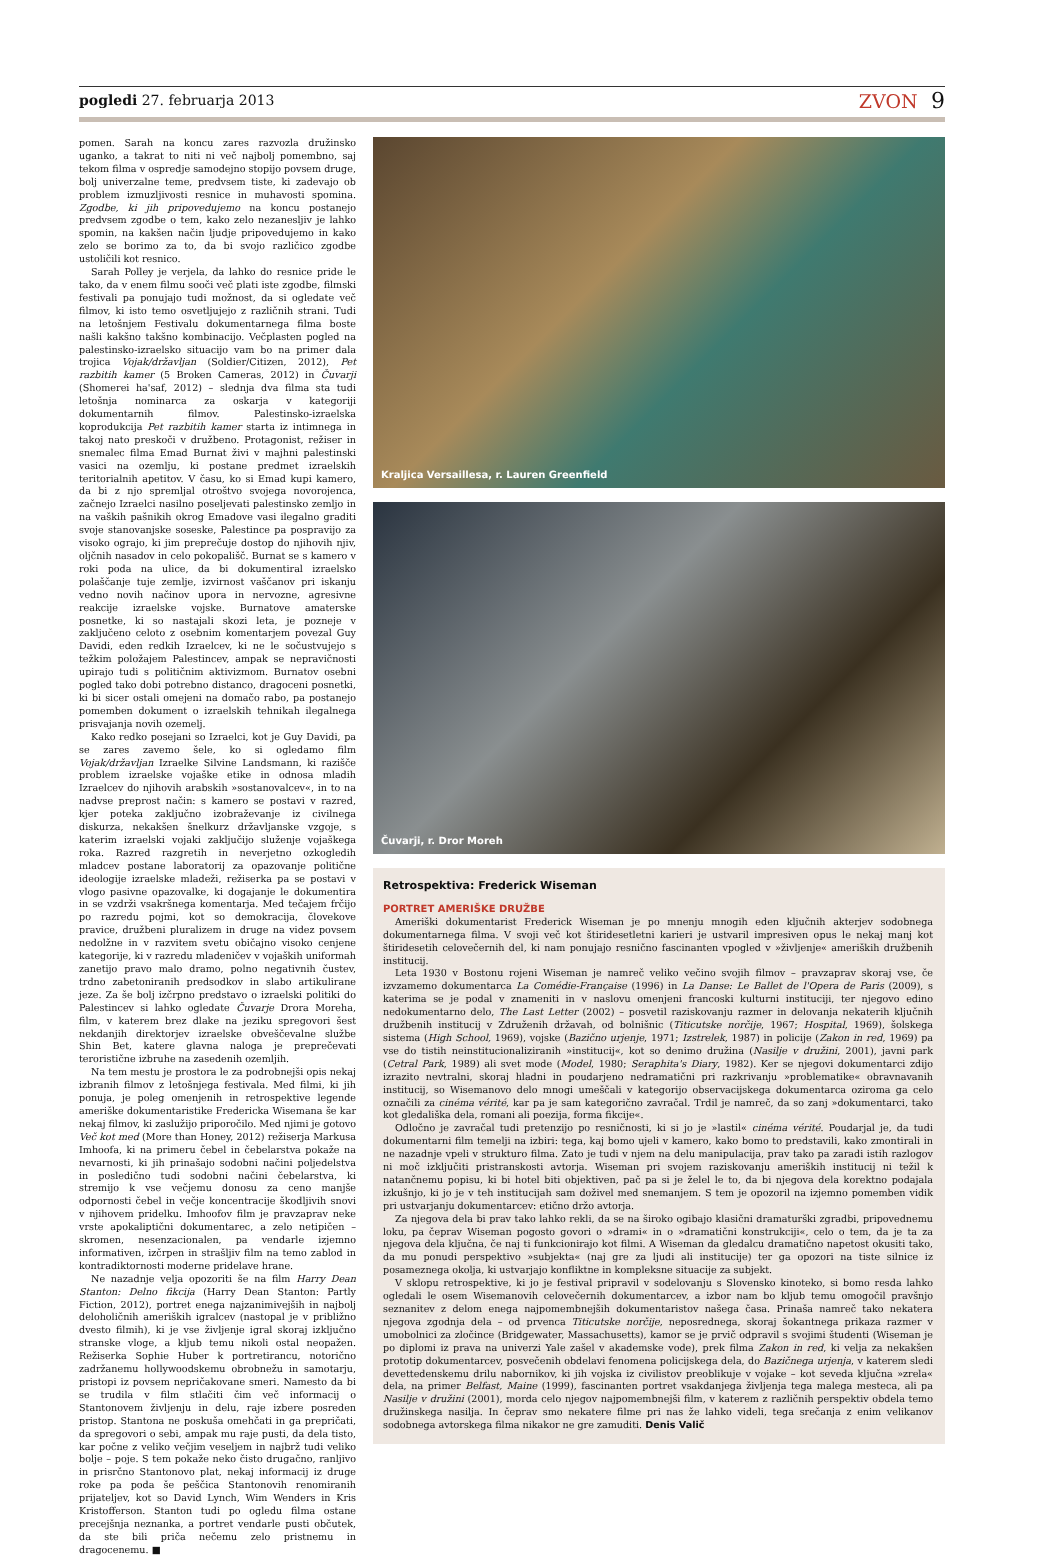pogledi 27. februarja 2013 ZVON 9
pomen. Sarah na koncu zares razvozla družinsko uganko, a takrat to niti ni več najbolj pomembno, saj tekom filma v ospredje samodejno stopijo povsem druge, bolj univerzalne teme, predvsem tiste, ki zadevajo ob problem izmuzljivosti resnice in muhavosti spomina. Zgodbe, ki jih pripovedujemo na koncu postanejo predvsem zgodbe o tem, kako zelo nezanesljiv je lahko spomin, na kakšen način ljudje pripovedujemo in kako zelo se borimo za to, da bi svojo različico zgodbe ustoličili kot resnico.
Sarah Polley je verjela, da lahko do resnice pride le tako, da v enem filmu sooči več plati iste zgodbe, filmski festivali pa ponujajo tudi možnost, da si ogledate več filmov, ki isto temo osvetljujejo z različnih strani. Tudi na letošnjem Festivalu dokumentarnega filma boste našli kakšno takšno kombinacijo. Večplasten pogled na palestinsko-izraelsko situacijo vam bo na primer dala trojica Vojak/državljan (Soldier/Citizen, 2012), Pet razbitih kamer (5 Broken Cameras, 2012) in Čuvarji (Shomerei ha'saf, 2012) – slednja dva filma sta tudi letošnja nominarca za oskarja v kategoriji dokumentarnih filmov. Palestinsko-izraelska koprodukcija Pet razbitih kamer starta iz intimnega in takoj nato preskoči v družbeno. Protagonist, režiser in snemalec filma Emad Burnat živi v majhni palestinski vasici na ozemlju, ki postane predmet izraelskih teritorialnih apetitov. V času, ko si Emad kupi kamero, da bi z njo spremljal otroštvo svojega novorojenca, začnejo Izraelci nasilno poseljevati palestinsko zemljo in na vaških pašnikih okrog Emadove vasi ilegalno graditi svoje stanovanjske soseske, Palestince pa pospravijo za visoko ograjo, ki jim preprečuje dostop do njihovih njiv, oljčnih nasadov in celo pokopališč. Burnat se s kamero v roki poda na ulice, da bi dokumentiral izraelsko polaščanje tuje zemlje, izvirnost vaščanov pri iskanju vedno novih načinov upora in nervozne, agresivne reakcije izraelske vojske. Burnatove amaterske posnetke, ki so nastajali skozi leta, je pozneje v zaključeno celoto z osebnim komentarjem povezal Guy Davidi, eden redkih Izraelcev, ki ne le sočustvujejo s težkim položajem Palestincev, ampak se nepravičnosti upirajo tudi s političnim aktivizmom. Burnatov osebni pogled tako dobi potrebno distanco, dragoceni posnetki, ki bi sicer ostali omejeni na domačo rabo, pa postanejo pomemben dokument o izraelskih tehnikah ilegalnega prisvajanja novih ozemelj.
Kako redko posejani so Izraelci, kot je Guy Davidi, pa se zares zavemo šele, ko si ogledamo film Vojak/državljan Izraelke Silvine Landsmann, ki razišče problem izraelske vojaške etike in odnosa mladih Izraelcev do njihovih arabskih »sostanovalcev«, in to na nadvse preprost način: s kamero se postavi v razred, kjer poteka zaključno izobraževanje iz civilnega diskurza, nekakšen šnelkurz državljanske vzgoje, s katerim izraelski vojaki zaključijo služenje vojaškega roka. Razred razgretih in neverjetno ozkogledih mladcev postane laboratorij za opazovanje politične ideologije izraelske mladeži, režiserka pa se postavi v vlogo pasivne opazovalke, ki dogajanje le dokumentira in se vzdrži vsakršnega komentarja. Med tečajem frčijo po razredu pojmi, kot so demokracija, človekove pravice, družbeni pluralizem in druge na videz povsem nedolžne in v razvitem svetu običajno visoko cenjene kategorije, ki v razredu mladeničev v vojaških uniformah zanetijo pravo malo dramo, polno negativnih čustev, trdno zabetoniranih predsodkov in slabo artikulirane jeze. Za še bolj izčrpno predstavo o izraelski politiki do Palestincev si lahko ogledate Čuvarje Drora Moreha, film, v katerem brez dlake na jeziku spregovori šest nekdanjih direktorjev izraelske obveščevalne službe Shin Bet, katere glavna naloga je preprečevati teroristične izbruhe na zasedenih ozemljih.
Na tem mestu je prostora le za podrobnejši opis nekaj izbranih filmov z letošnjega festivala. Med filmi, ki jih ponuja, je poleg omenjenih in retrospektive legende ameriške dokumentaristike Fredericka Wisemana še kar nekaj filmov, ki zaslužijo priporočilo. Med njimi je gotovo Več kot med (More than Honey, 2012) režiserja Markusa Imhoofa, ki na primeru čebel in čebelarstva pokaže na nevarnosti, ki jih prinašajo sodobni načini poljedelstva in posledično tudi sodobni načini čebelarstva, ki stremijo k vse večjemu donosu za ceno manjše odpornosti čebel in večje koncentracije škodljivih snovi v njihovem pridelku. Imhoofov film je pravzaprav neke vrste apokaliptični dokumentarec, a zelo netipičen – skromen, nesenzacionalen, pa vendarle izjemno informativen, izčrpen in strašljiv film na temo zablod in kontradiktornosti moderne pridelave hrane.
Ne nazadnje velja opozoriti še na film Harry Dean Stanton: Delno fikcija (Harry Dean Stanton: Partly Fiction, 2012), portret enega najzanimivejših in najbolj deloholičnih ameriških igralcev (nastopal je v približno dvesto filmih), ki je vse življenje igral skoraj izključno stranske vloge, a kljub temu nikoli ostal neopažen. Režiserka Sophie Huber k portretirancu, notorično zadržanemu hollywoodskemu obrobnežu in samotarju, pristopi iz povsem nepričakovane smeri. Namesto da bi se trudila v film stlačiti čim več informacij o Stantonovem življenju in delu, raje izbere posreden pristop. Stantona ne poskuša omehčati in ga prepričati, da spregovori o sebi, ampak mu raje pusti, da dela tisto, kar počne z veliko večjim veseljem in najbrž tudi veliko bolje – poje. S tem pokaže neko čisto drugačno, ranljivo in prisrčno Stantonovo plat, nekaj informacij iz druge roke pa poda še peščica Stantonovih renomiranih prijateljev, kot so David Lynch, Wim Wenders in Kris Kristofferson. Stanton tudi po ogledu filma ostane precejšnja neznanka, a portret vendarle pusti občutek, da ste bili priča nečemu zelo pristnemu in dragocenemu. ■
Kraljica Versaillesa, r. Lauren Greenfield
Čuvarji, r. Dror Moreh
Retrospektiva: Frederick Wiseman
PORTRET AMERIŠKE DRUŽBE
Ameriški dokumentarist Frederick Wiseman je po mnenju mnogih eden ključnih akterjev sodobnega dokumentarnega filma. V svoji več kot štiridesetletni karieri je ustvaril impresiven opus le nekaj manj kot štiridesetih celovečernih del, ki nam ponujajo resnično fascinanten vpogled v »življenje« ameriških družbenih institucij.
Leta 1930 v Bostonu rojeni Wiseman je namreč veliko večino svojih filmov – pravzaprav skoraj vse, če izvzamemo dokumentarca La Comédie-Française (1996) in La Danse: Le Ballet de l'Opera de Paris (2009), s katerima se je podal v znameniti in v naslovu omenjeni francoski kulturni instituciji, ter njegovo edino nedokumentarno delo, The Last Letter (2002) – posvetil raziskovanju razmer in delovanja nekaterih ključnih družbenih institucij v Združenih državah, od bolnišnic (Titicutske norčije, 1967; Hospital, 1969), šolskega sistema (High School, 1969), vojske (Bazično urjenje, 1971; Izstrelek, 1987) in policije (Zakon in red, 1969) pa vse do tistih neinstitucionaliziranih »institucij«, kot so denimo družina (Nasilje v družini, 2001), javni park (Cetral Park, 1989) ali svet mode (Model, 1980; Seraphita's Diary, 1982). Ker se njegovi dokumentarci zdijo izrazito nevtralni, skoraj hladni in poudarjeno nedramatični pri razkrivanju »problematike« obravnavanih institucij, so Wisemanovo delo mnogi umeščali v kategorijo observacijskega dokumentarca oziroma ga celo označili za cinéma vérité, kar pa je sam kategorično zavračal. Trdil je namreč, da so zanj »dokumentarci, tako kot gledališka dela, romani ali poezija, forma fikcije«.
Odločno je zavračal tudi pretenzijo po resničnosti, ki si jo je »lastil« cinéma vérité. Poudarjal je, da tudi dokumentarni film temelji na izbiri: tega, kaj bomo ujeli v kamero, kako bomo to predstavili, kako zmontirali in ne nazadnje vpeli v strukturo filma. Zato je tudi v njem na delu manipulacija, prav tako pa zaradi istih razlogov ni moč izključiti pristranskosti avtorja. Wiseman pri svojem raziskovanju ameriških institucij ni težil k natančnemu popisu, ki bi hotel biti objektiven, pač pa si je želel le to, da bi njegova dela korektno podajala izkušnjo, ki jo je v teh institucijah sam doživel med snemanjem. S tem je opozoril na izjemno pomemben vidik pri ustvarjanju dokumentarcev: etično držo avtorja.
Za njegova dela bi prav tako lahko rekli, da se na široko ogibajo klasični dramaturški zgradbi, pripovednemu loku, pa čeprav Wiseman pogosto govori o »drami« in o »dramatični konstrukciji«, celo o tem, da je ta za njegova dela ključna, če naj ti funkcionirajo kot filmi. A Wiseman da gledalcu dramatično napetost okusiti tako, da mu ponudi perspektivo »subjekta« (naj gre za ljudi ali institucije) ter ga opozori na tiste silnice iz posameznega okolja, ki ustvarjajo konfliktne in kompleksne situacije za subjekt.
V sklopu retrospektive, ki jo je festival pripravil v sodelovanju s Slovensko kinoteko, si bomo resda lahko ogledali le osem Wisemanovih celovečernih dokumentarcev, a izbor nam bo kljub temu omogočil pravšnjo seznanitev z delom enega najpomembnejših dokumentaristov našega časa. Prinaša namreč tako nekatera njegova zgodnja dela – od prvenca Titicutske norčije, neposrednega, skoraj šokantnega prikaza razmer v umobolnici za zločince (Bridgewater, Massachusetts), kamor se je prvič odpravil s svojimi študenti (Wiseman je po diplomi iz prava na univerzi Yale zašel v akademske vode), prek filma Zakon in red, ki velja za nekakšen prototip dokumentarcev, posvečenih obdelavi fenomena policijskega dela, do Bazičnega urjenja, v katerem sledi devettedenskemu drilu nabornikov, ki jih vojska iz civilistov preoblikuje v vojake – kot seveda ključna »zrela« dela, na primer Belfast, Maine (1999), fascinanten portret vsakdanjega življenja tega malega mesteca, ali pa Nasilje v družini (2001), morda celo njegov najpomembnejši film, v katerem z različnih perspektiv obdela temo družinskega nasilja. In čeprav smo nekatere filme pri nas že lahko videli, tega srečanja z enim velikanov sodobnega avtorskega filma nikakor ne gre zamuditi. Denis Valič